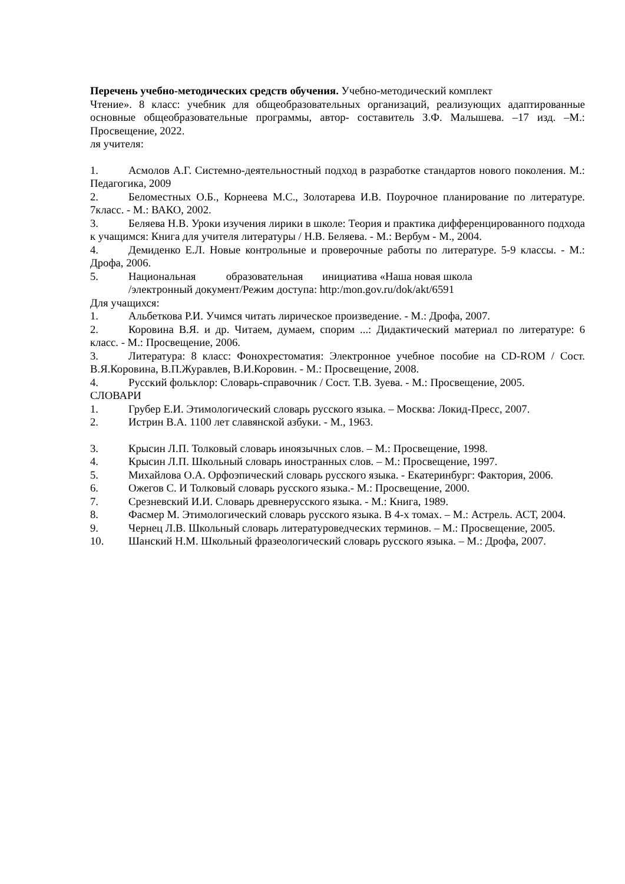Перечень учебно-методических средств обучения. Учебно-методический комплект
Чтение». 8 класс: учебник для общеобразовательных организаций, реализующих адаптированные основные общеобразовательные программы, автор- составитель З.Ф. Малышева. –17 изд. –М.: Просвещение, 2022.
ля учителя:
1. Асмолов А.Г. Системно-деятельностный подход в разработке стандартов нового поколения. М.: Педагогика, 2009
2. Беломестных О.Б., Корнеева М.С., Золотарева И.В. Поурочное планирование по литературе. 7класс. - М.: ВАКО, 2002.
3. Беляева Н.В. Уроки изучения лирики в школе: Теория и практика дифференцированного подхода к учащимся: Книга для учителя литературы / Н.В. Беляева. - М.: Вербум - М., 2004.
4. Демиденко Е.Л. Новые контрольные и проверочные работы по литературе. 5-9 классы. - М.: Дрофа, 2006.
5. Национальная образовательная инициатива «Наша новая школа
/электронный документ/Режим доступа: http:/mon.gov.ru/dok/akt/6591
Для учащихся:
1. Альбеткова Р.И. Учимся читать лирическое произведение. - М.: Дрофа, 2007.
2. Коровина В.Я. и др. Читаем, думаем, спорим ...: Дидактический материал по литературе: 6 класс. - М.: Просвещение, 2006.
3. Литература: 8 класс: Фонохрестоматия: Электронное учебное пособие на CD-ROM / Сост. В.Я.Коровина, В.П.Журавлев, В.И.Коровин. - М.: Просвещение, 2008.
4. Русский фольклор: Словарь-справочник / Сост. Т.В. Зуева. - М.: Просвещение, 2005.
СЛОВАРИ
1. Грубер Е.И. Этимологический словарь русского языка. – Москва: Локид-Пресс, 2007.
2. Истрин В.А. 1100 лет славянской азбуки. - М., 1963.
3. Крысин Л.П. Толковый словарь иноязычных слов. – М.: Просвещение, 1998.
4. Крысин Л.П. Школьный словарь иностранных слов. – М.: Просвещение, 1997.
5. Михайлова О.А. Орфоэпический словарь русского языка. - Екатеринбург: Фактория, 2006.
6. Ожегов С. И Толковый словарь русского языка.- М.: Просвещение, 2000.
7. Срезневский И.И. Словарь древнерусского языка. - М.: Книга, 1989.
8. Фасмер М. Этимологический словарь русского языка. В 4-х томах. – М.: Астрель. АСТ, 2004.
9. Чернец Л.В. Школьный словарь литературоведческих терминов. – М.: Просвещение, 2005.
10. Шанский Н.М. Школьный фразеологический словарь русского языка. – М.: Дрофа, 2007.